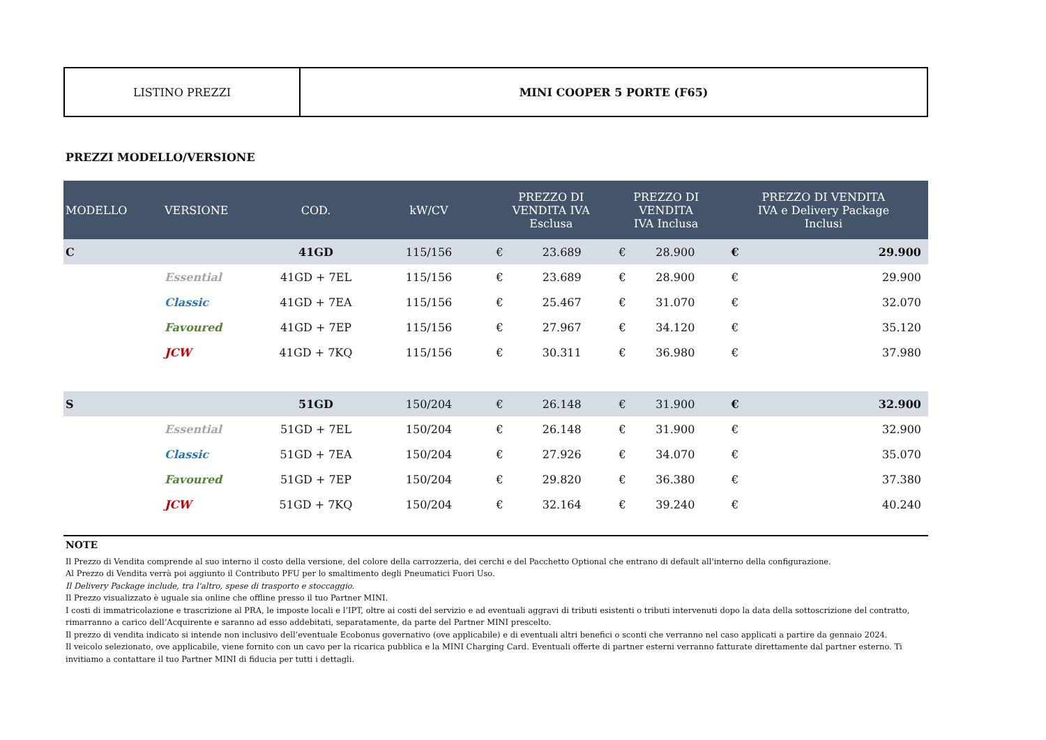LISTINO PREZZI MINI COOPER 5 PORTE (F65)
PREZZI MODELLO/VERSIONE
| MODELLO | VERSIONE | COD. | kW/CV | PREZZO DI VENDITA IVA Esclusa | | PREZZO DI VENDITA IVA Inclusa | | PREZZO DI VENDITA IVA e Delivery Package Inclusi | |
| --- | --- | --- | --- | --- | --- | --- | --- | --- | --- |
| C | | 41GD | 115/156 | € | 23.689 | € | 28.900 | € | 29.900 |
| | Essential | 41GD + 7EL | 115/156 | € | 23.689 | € | 28.900 | € | 29.900 |
| | Classic | 41GD + 7EA | 115/156 | € | 25.467 | € | 31.070 | € | 32.070 |
| | Favoured | 41GD + 7EP | 115/156 | € | 27.967 | € | 34.120 | € | 35.120 |
| | JCW | 41GD + 7KQ | 115/156 | € | 30.311 | € | 36.980 | € | 37.980 |
| S | | 51GD | 150/204 | € | 26.148 | € | 31.900 | € | 32.900 |
| | Essential | 51GD + 7EL | 150/204 | € | 26.148 | € | 31.900 | € | 32.900 |
| | Classic | 51GD + 7EA | 150/204 | € | 27.926 | € | 34.070 | € | 35.070 |
| | Favoured | 51GD + 7EP | 150/204 | € | 29.820 | € | 36.380 | € | 37.380 |
| | JCW | 51GD + 7KQ | 150/204 | € | 32.164 | € | 39.240 | € | 40.240 |
NOTE
Il Prezzo di Vendita comprende al suo interno il costo della versione, del colore della carrozzeria, dei cerchi e del Pacchetto Optional che entrano di default all'interno della configurazione.
Al Prezzo di Vendita verrà poi aggiunto il Contributo PFU per lo smaltimento degli Pneumatici Fuori Uso.
Il Delivery Package include, tra l'altro, spese di trasporto e stoccaggio.
Il Prezzo visualizzato è uguale sia online che offline presso il tuo Partner MINI.
I costi di immatricolazione e trascrizione al PRA, le imposte locali e l’IPT, oltre ai costi del servizio e ad eventuali aggravi di tributi esistenti o tributi intervenuti dopo la data della sottoscrizione del contratto, rimarranno a carico dell’Acquirente e saranno ad esso addebitati, separatamente, da parte del Partner MINI prescelto.
Il prezzo di vendita indicato si intende non inclusivo dell’eventuale Ecobonus governativo (ove applicabile) e di eventuali altri benefici o sconti che verranno nel caso applicati a partire da gennaio 2024.
Il veicolo selezionato, ove applicabile, viene fornito con un cavo per la ricarica pubblica e la MINI Charging Card. Eventuali offerte di partner esterni verranno fatturate direttamente dal partner esterno. Ti invitiamo a contattare il tuo Partner MINI di fiducia per tutti i dettagli.